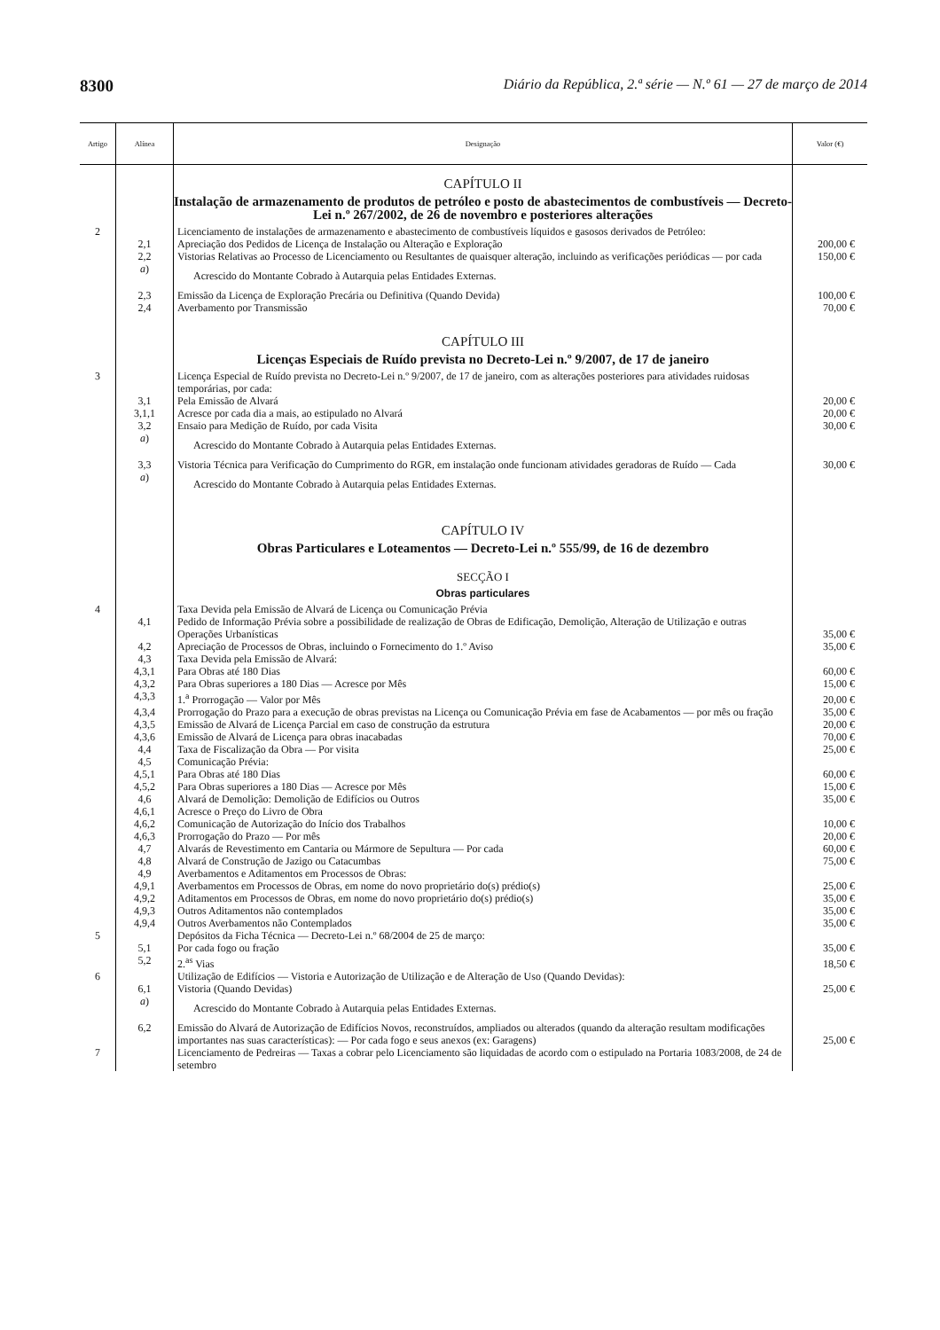8300 Diário da República, 2.ª série — N.º 61 — 27 de março de 2014
| Artigo | Alínea | Designação | Valor (€) |
| --- | --- | --- | --- |
| | | CAPÍTULO II | |
| | | Instalação de armazenamento de produtos de petróleo e posto de abastecimentos de combustíveis — Decreto-Lei n.º 267/2002, de 26 de novembro e posteriores alterações | |
| 2 | | Licenciamento de instalações de armazenamento e abastecimento de combustíveis líquidos e gasosos derivados de Petróleo: | |
| | 2,1 | Apreciação dos Pedidos de Licença de Instalação ou Alteração e Exploração | 200,00 € |
| | 2,2 | Vistorias Relativas ao Processo de Licenciamento ou Resultantes de quaisquer alteração, incluindo as verificações periódicas — por cada | 150,00 € |
| | a ) | Acrescido do Montante Cobrado à Autarquia pelas Entidades Externas. | |
| | 2,3 | Emissão da Licença de Exploração Precária ou Definitiva (Quando Devida) | 100,00 € |
| | 2,4 | Averbamento por Transmissão | 70,00 € |
| | | CAPÍTULO III | |
| | | Licenças Especiais de Ruído prevista no Decreto-Lei n.º 9/2007, de 17 de janeiro | |
| 3 | | Licença Especial de Ruído prevista no Decreto-Lei n.º 9/2007, de 17 de janeiro, com as alterações posteriores para atividades ruidosas temporárias, por cada: | |
| | 3,1 | Pela Emissão de Alvará | 20,00 € |
| | 3,1,1 | Acresce por cada dia a mais, ao estipulado no Alvará | 20,00 € |
| | 3,2 | Ensaio para Medição de Ruído, por cada Visita | 30,00 € |
| | a ) | Acrescido do Montante Cobrado à Autarquia pelas Entidades Externas. | |
| | 3,3 | Vistoria Técnica para Verificação do Cumprimento do RGR, em instalação onde funcionam atividades geradoras de Ruído — Cada | 30,00 € |
| | a ) | Acrescido do Montante Cobrado à Autarquia pelas Entidades Externas. | |
| | | CAPÍTULO IV | |
| | | Obras Particulares e Loteamentos — Decreto-Lei n.º 555/99, de 16 de dezembro | |
| | | SECÇÃO I | |
| | | Obras particulares | |
| 4 | | Taxa Devida pela Emissão de Alvará de Licença ou Comunicação Prévia | |
| | 4,1 | Pedido de Informação Prévia sobre a possibilidade de realização de Obras de Edificação, Demolição, Alteração de Utilização e outras Operações Urbanísticas | 35,00 € |
| | 4,2 | Apreciação de Processos de Obras, incluindo o Fornecimento do 1.º Aviso | 35,00 € |
| | 4,3 | Taxa Devida pela Emissão de Alvará: | |
| | 4,3,1 | Para Obras até 180 Dias | 60,00 € |
| | 4,3,2 | Para Obras superiores a 180 Dias — Acresce por Mês | 15,00 € |
| | 4,3,3 | 1.<sup>a</sup> Prorrogação — Valor por Mês | 20,00 € |
| | 4,3,4 | Prorrogação do Prazo para a execução de obras previstas na Licença ou Comunicação Prévia em fase de Acabamentos — por mês ou fração | 35,00 € |
| | 4,3,5 | Emissão de Alvará de Licença Parcial em caso de construção da estrutura | 20,00 € |
| | 4,3,6 | Emissão de Alvará de Licença para obras inacabadas | 70,00 € |
| | 4,4 | Taxa de Fiscalização da Obra — Por visita | 25,00 € |
| | 4,5 | Comunicação Prévia: | |
| | 4,5,1 | Para Obras até 180 Dias | 60,00 € |
| | 4,5,2 | Para Obras superiores a 180 Dias — Acresce por Mês | 15,00 € |
| | 4,6 | Alvará de Demolição: Demolição de Edifícios ou Outros | 35,00 € |
| | 4,6,1 | Acresce o Preço do Livro de Obra | |
| | 4,6,2 | Comunicação de Autorização do Início dos Trabalhos | 10,00 € |
| | 4,6,3 | Prorrogação do Prazo — Por mês | 20,00 € |
| | 4,7 | Alvarás de Revestimento em Cantaria ou Mármore de Sepultura — Por cada | 60,00 € |
| | 4,8 | Alvará de Construção de Jazigo ou Catacumbas | 75,00 € |
| | 4,9 | Averbamentos e Aditamentos em Processos de Obras: | |
| | 4,9,1 | Averbamentos em Processos de Obras, em nome do novo proprietário do(s) prédio(s) | 25,00 € |
| | 4,9,2 | Aditamentos em Processos de Obras, em nome do novo proprietário do(s) prédio(s) | 35,00 € |
| | 4,9,3 | Outros Aditamentos não contemplados | 35,00 € |
| | 4,9,4 | Outros Averbamentos não Contemplados | 35,00 € |
| 5 | | Depósitos da Ficha Técnica — Decreto-Lei n.º 68/2004 de 25 de março: | |
| | 5,1 | Por cada fogo ou fração | 35,00 € |
| | 5,2 | 2.<sup>as</sup> Vias | 18,50 € |
| 6 | | Utilização de Edifícios — Vistoria e Autorização de Utilização e de Alteração de Uso (Quando Devidas): | |
| | 6,1 | Vistoria (Quando Devidas) | 25,00 € |
| | a ) | Acrescido do Montante Cobrado à Autarquia pelas Entidades Externas. | |
| | 6,2 | Emissão do Alvará de Autorização de Edifícios Novos, reconstruídos, ampliados ou alterados (quando da alteração resultam modificações importantes nas suas características): — Por cada fogo e seus anexos (ex: Garagens) | 25,00 € |
| 7 | | Licenciamento de Pedreiras — Taxas a cobrar pelo Licenciamento são liquidadas de acordo com o estipulado na Portaria 1083/2008, de 24 de setembro | |